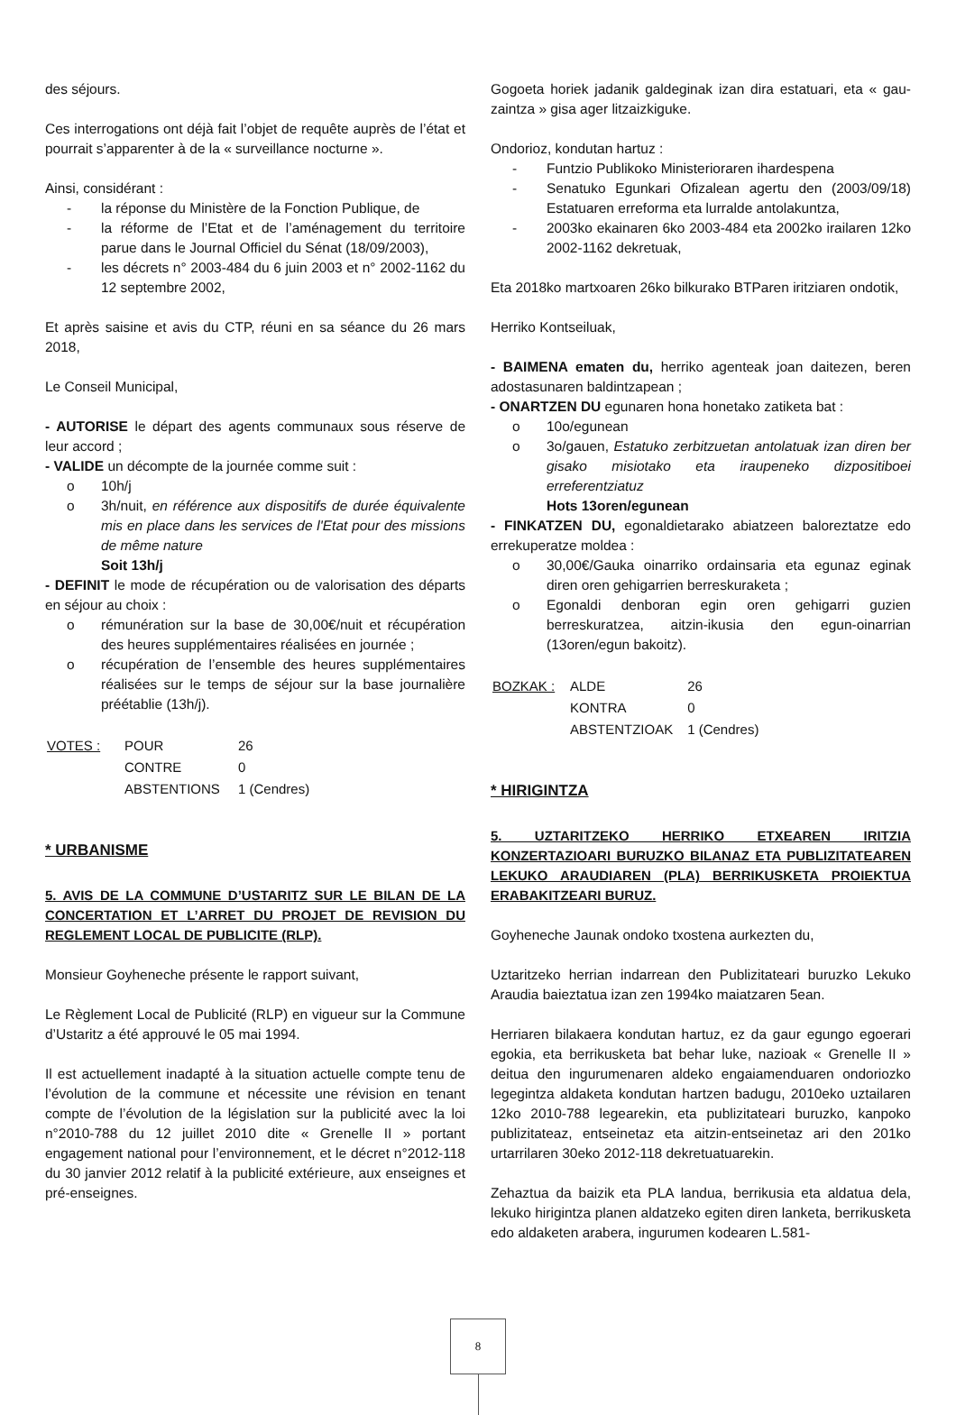des séjours.
Ces interrogations ont déjà fait l’objet de requête auprès de l’état et pourrait s’apparenter à de la « surveillance nocturne ».
Ainsi, considérant :
- la réponse du Ministère de la Fonction Publique, de
- la réforme de l’Etat et de l’aménagement du territoire parue dans le Journal Officiel du Sénat (18/09/2003),
- les décrets n° 2003-484 du 6 juin 2003 et n° 2002-1162 du 12 septembre 2002,
Et après saisine et avis du CTP, réuni en sa séance du 26 mars 2018,
Le Conseil Municipal,
- AUTORISE le départ des agents communaux sous réserve de leur accord ;
- VALIDE un décompte de la journée comme suit :
o 10h/j
o 3h/nuit, en référence aux dispositifs de durée équivalente mis en place dans les services de l'Etat pour des missions de même nature
Soit 13h/j
- DEFINIT le mode de récupération ou de valorisation des départs en séjour au choix :
o rémunération sur la base de 30,00€/nuit et récupération des heures supplémentaires réalisées en journée ;
o récupération de l’ensemble des heures supplémentaires réalisées sur le temps de séjour sur la base journalière préétablie (13h/j).
| VOTES : | POUR | 26 |
| | CONTRE | 0 |
| | ABSTENTIONS | 1 (Cendres) |
* URBANISME
5. AVIS DE LA COMMUNE D’USTARITZ SUR LE BILAN DE LA CONCERTATION ET L’ARRET DU PROJET DE REVISION DU REGLEMENT LOCAL DE PUBLICITE (RLP).
Monsieur Goyheneche présente le rapport suivant,
Le Règlement Local de Publicité (RLP) en vigueur sur la Commune d’Ustaritz a été approuvé le 05 mai 1994.
Il est actuellement inadapté à la situation actuelle compte tenu de l’évolution de la commune et nécessite une révision en tenant compte de l’évolution de la législation sur la publicité avec la loi n°2010-788 du 12 juillet 2010 dite « Grenelle II » portant engagement national pour l’environnement, et le décret n°2012-118 du 30 janvier 2012 relatif à la publicité extérieure, aux enseignes et pré-enseignes.
Gogoeta horiek jadanik galdeginak izan dira estatuari, eta « gau-zaintza » gisa ager litzaizkiguke.
Ondorioz, kondutan hartuz :
- Funtzio Publikoko Ministerioraren ihardespena
- Senatuko Egunkari Ofizalean agertu den (2003/09/18) Estatuaren erreforma eta lurralde antolakuntza,
- 2003ko ekainaren 6ko 2003-484 eta 2002ko irailaren 12ko 2002-1162 dekretuak,
Eta 2018ko martxoaren 26ko bilkurako BTParen iritziaren ondotik,
Herriko Kontseiluak,
- BAIMENA ematen du, herriko agenteak joan daitezen, beren adostasunaren baldintzapean ;
- ONARTZEN DU egunaren hona honetako zatiketa bat :
o 10o/egunean
o 3o/gauen, Estatuko zerbitzuetan antolatuak izan diren ber gisako misiotako eta iraupeneko dizpositiboei erreferentziatuz
Hots 13oren/egunean
- FINKATZEN DU, egonaldietarako abiatzeen baloreztatze edo errekuperatze moldea :
o 30,00€/Gauka oinarriko ordainsaria eta egunaz eginak diren oren gehigarrien berreskuraketa ;
o Egonaldi denboran egin oren gehigarri guzien berreskuratzea, aitzin-ikusia den egun-oinarrian (13oren/egun bakoitz).
| BOZKAK : | ALDE | 26 |
| | KONTRA | 0 |
| | ABSTENTZIOAK | 1 (Cendres) |
* HIRIGINTZA
5. UZTARITZEKO HERRIKO ETXEAREN IRITZIA KONZERTAZIOARI BURUZKO BILANAZ ETA PUBLIZITATEAREN LEKUKO ARAUDIAREN (PLA) BERRIKUSKETA PROIEKTUA ERABAKITZEARI BURUZ.
Goyheneche Jaunak ondoko txostena aurkezten du,
Uztaritzeko herrian indarrean den Publizitateari buruzko Lekuko Araudia baieztatua izan zen 1994ko maiatzaren 5ean.
Herriaren bilakaera kondutan hartuz, ez da gaur egungo egoerari egokia, eta berrikusketa bat behar luke, nazioak « Grenelle II » deitua den ingurumenaren aldeko engaiamenduaren ondoriozko legegintza aldaketa kondutan hartzen badugu, 2010eko uztailaren 12ko 2010-788 legearekin, eta publizitateari buruzko, kanpoko publizitateaz, entseinetaz eta aitzin-entseinetaz ari den 201ko urtarrilaren 30eko 2012-118 dekretuatuarekin.
Zehaztua da baizik eta PLA landua, berrikusia eta aldatua dela, lekuko hirigintza planen aldatzeko egiten diren lanketa, berrikusketa edo aldaketen arabera, ingurumen kodearen L.581-
8